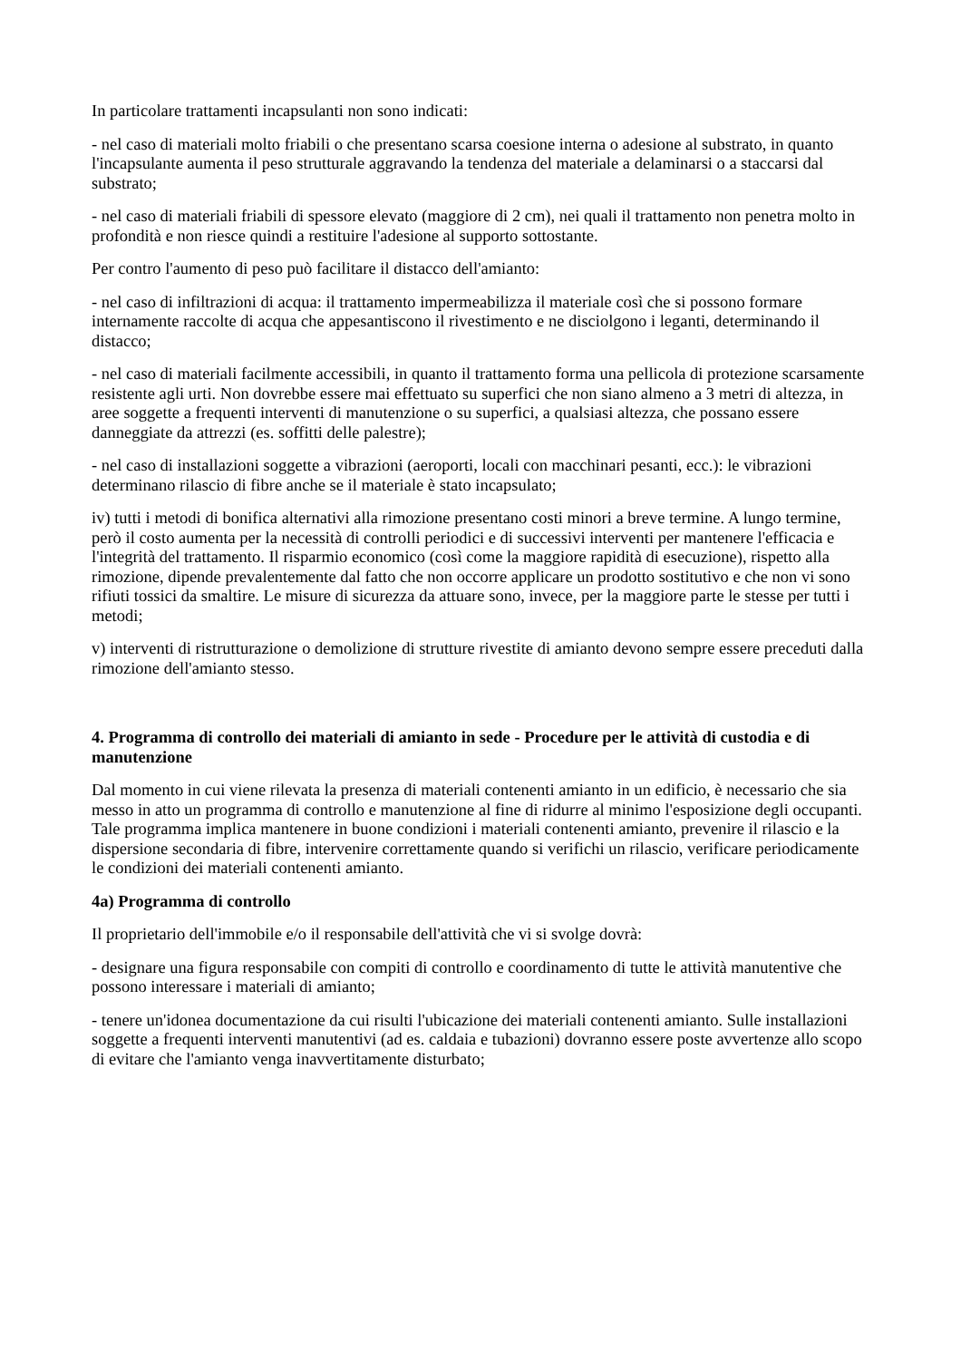In particolare trattamenti incapsulanti non sono indicati:
- nel caso di materiali molto friabili o che presentano scarsa coesione interna o adesione al substrato, in quanto l'incapsulante aumenta il peso strutturale aggravando la tendenza del materiale a delaminarsi o a staccarsi dal substrato;
- nel caso di materiali friabili di spessore elevato (maggiore di 2 cm), nei quali il trattamento non penetra molto in profondità e non riesce quindi a restituire l'adesione al supporto sottostante.
Per contro l'aumento di peso può facilitare il distacco dell'amianto:
- nel caso di infiltrazioni di acqua: il trattamento impermeabilizza il materiale così che si possono formare internamente raccolte di acqua che appesantiscono il rivestimento e ne disciolgono i leganti, determinando il distacco;
- nel caso di materiali facilmente accessibili, in quanto il trattamento forma una pellicola di protezione scarsamente resistente agli urti. Non dovrebbe essere mai effettuato su superfici che non siano almeno a 3 metri di altezza, in aree soggette a frequenti interventi di manutenzione o su superfici, a qualsiasi altezza, che possano essere danneggiate da attrezzi (es. soffitti delle palestre);
- nel caso di installazioni soggette a vibrazioni (aeroporti, locali con macchinari pesanti, ecc.): le vibrazioni determinano rilascio di fibre anche se il materiale è stato incapsulato;
iv) tutti i metodi di bonifica alternativi alla rimozione presentano costi minori a breve termine. A lungo termine, però il costo aumenta per la necessità di controlli periodici e di successivi interventi per mantenere l'efficacia e l'integrità del trattamento. Il risparmio economico (così come la maggiore rapidità di esecuzione), rispetto alla rimozione, dipende prevalentemente dal fatto che non occorre applicare un prodotto sostitutivo e che non vi sono rifiuti tossici da smaltire. Le misure di sicurezza da attuare sono, invece, per la maggiore parte le stesse per tutti i metodi;
v) interventi di ristrutturazione o demolizione di strutture rivestite di amianto devono sempre essere preceduti dalla rimozione dell'amianto stesso.
4. Programma di controllo dei materiali di amianto in sede - Procedure per le attività di custodia e di manutenzione
Dal momento in cui viene rilevata la presenza di materiali contenenti amianto in un edificio, è necessario che sia messo in atto un programma di controllo e manutenzione al fine di ridurre al minimo l'esposizione degli occupanti. Tale programma implica mantenere in buone condizioni i materiali contenenti amianto, prevenire il rilascio e la dispersione secondaria di fibre, intervenire correttamente quando si verifichi un rilascio, verificare periodicamente le condizioni dei materiali contenenti amianto.
4a) Programma di controllo
Il proprietario dell'immobile e/o il responsabile dell'attività che vi si svolge dovrà:
- designare una figura responsabile con compiti di controllo e coordinamento di tutte le attività manutentive che possono interessare i materiali di amianto;
- tenere un'idonea documentazione da cui risulti l'ubicazione dei materiali contenenti amianto. Sulle installazioni soggette a frequenti interventi manutentivi (ad es. caldaia e tubazioni) dovranno essere poste avvertenze allo scopo di evitare che l'amianto venga inavvertitamente disturbato;